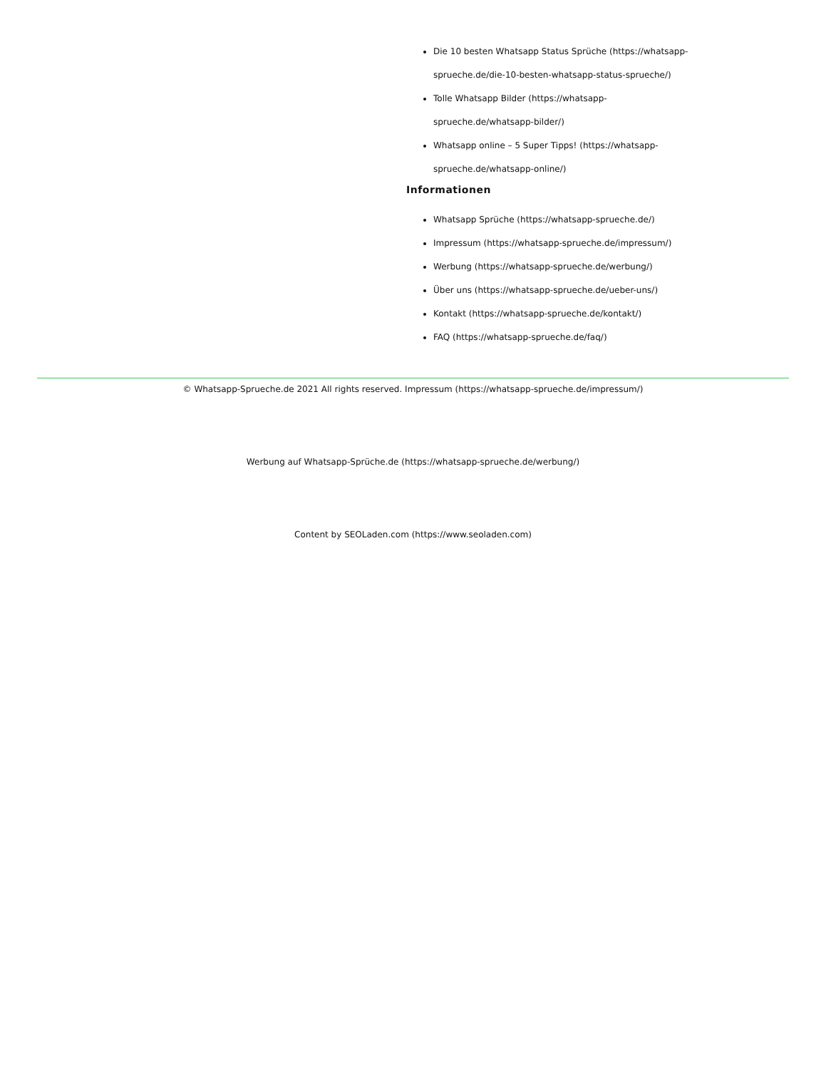Die 10 besten Whatsapp Status Sprüche (https://whatsapp-sprueche.de/die-10-besten-whatsapp-status-sprueche/)
Tolle Whatsapp Bilder (https://whatsapp-sprueche.de/whatsapp-bilder/)
Whatsapp online – 5 Super Tipps! (https://whatsapp-sprueche.de/whatsapp-online/)
Informationen
Whatsapp Sprüche (https://whatsapp-sprueche.de/)
Impressum (https://whatsapp-sprueche.de/impressum/)
Werbung (https://whatsapp-sprueche.de/werbung/)
Über uns (https://whatsapp-sprueche.de/ueber-uns/)
Kontakt (https://whatsapp-sprueche.de/kontakt/)
FAQ (https://whatsapp-sprueche.de/faq/)
© Whatsapp-Sprueche.de 2021 All rights reserved. Impressum (https://whatsapp-sprueche.de/impressum/)
Werbung auf Whatsapp-Sprüche.de (https://whatsapp-sprueche.de/werbung/)
Content by SEOLaden.com (https://www.seoladen.com)